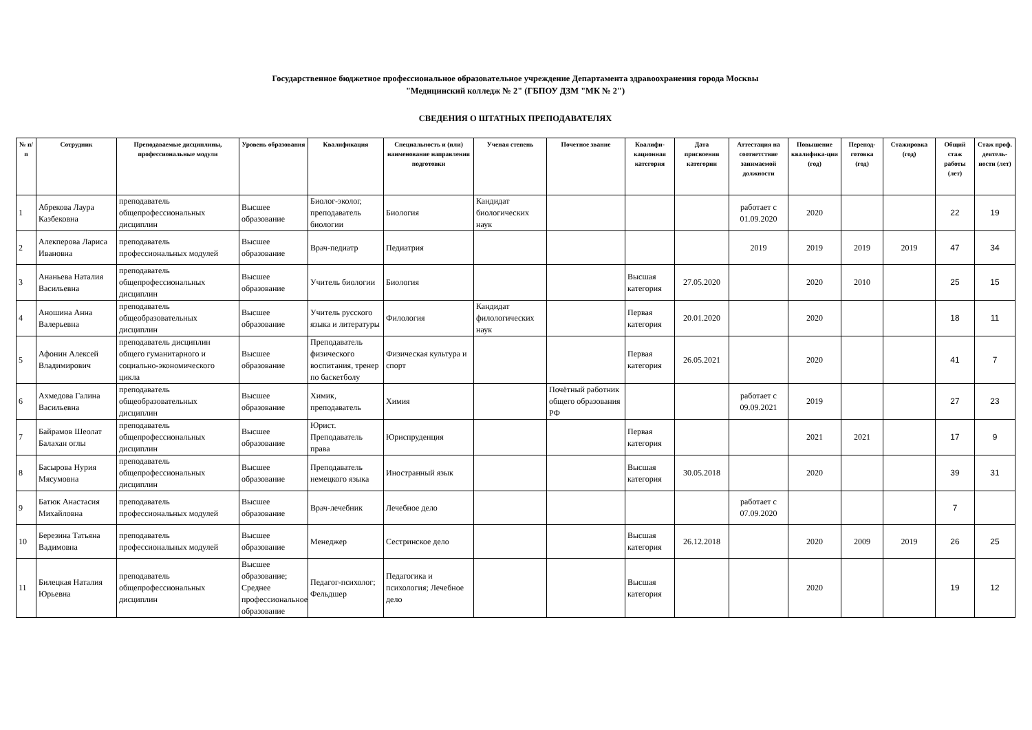Государственное бюджетное профессиональное образовательное учреждение Департамента здравоохранения города Москвы
"Медицинский колледж № 2" (ГБПОУ ДЗМ "МК № 2")
СВЕДЕНИЯ О ШТАТНЫХ ПРЕПОДАВАТЕЛЯХ
| № п/п | Сотрудник | Преподаваемые дисциплины, профессиональные модули | Уровень образования | Квалификация | Специальность и (или) наименование направления подготовки | Ученая степень | Почетное звание | Квалифи-кационная категория | Дата присвоения категории | Аттестация на соответствие занимаемой должности | Повышение квалифика-ции (год) | Перепод-готовка (год) | Стажировка (год) | Общий стаж работы (лет) | Стаж проф. деятель-ности (лет) |
| --- | --- | --- | --- | --- | --- | --- | --- | --- | --- | --- | --- | --- | --- | --- | --- |
| 1 | Абрекова Лаура Казбековна | преподаватель общепрофессиональных дисциплин | Высшее образование | Биолог-эколог, преподаватель биологии | Биология | Кандидат биологических наук | | | | работает с 01.09.2020 | 2020 | | | 22 | 19 |
| 2 | Алекперова Лариса Ивановна | преподаватель профессиональных модулей | Высшее образование | Врач-педиатр | Педиатрия | | | | | 2019 | 2019 | 2019 | 2019 | 47 | 34 |
| 3 | Ананьева Наталия Васильевна | преподаватель общепрофессиональных дисциплин | Высшее образование | Учитель биологии | Биология | | | Высшая категория | 27.05.2020 | | 2020 | 2010 | | 25 | 15 |
| 4 | Аношина Анна Валерьевна | преподаватель общеобразовательных дисциплин | Высшее образование | Учитель русского языка и литературы | Филология | Кандидат филологических наук | | Первая категория | 20.01.2020 | | 2020 | | | 18 | 11 |
| 5 | Афонин Алексей Владимирович | преподаватель дисциплин общего гуманитарного и социально-экономического цикла | Высшее образование | Преподаватель физического воспитания, тренер по баскетболу | Физическая культура и спорт | | | Первая категория | 26.05.2021 | | 2020 | | | 41 | 7 |
| 6 | Ахмедова Галина Васильевна | преподаватель общеобразовательных дисциплин | Высшее образование | Химик, преподаватель | Химия | | Почётный работник общего образования РФ | | | работает с 09.09.2021 | 2019 | | | 27 | 23 |
| 7 | Байрамов Шеолат Балахан оглы | преподаватель общепрофессиональных дисциплин | Высшее образование | Юрист. Преподаватель права | Юриспруденция | | | Первая категория | | | 2021 | 2021 | | 17 | 9 |
| 8 | Басырова Нурия Мясумовна | преподаватель общепрофессиональных дисциплин | Высшее образование | Преподаватель немецкого языка | Иностранный язык | | | Высшая категория | 30.05.2018 | | 2020 | | | 39 | 31 |
| 9 | Батюк Анастасия Михайловна | преподаватель профессиональных модулей | Высшее образование | Врач-лечебник | Лечебное дело | | | | | работает с 07.09.2020 | | | | 7 | |
| 10 | Березина Татьяна Вадимовна | преподаватель профессиональных модулей | Высшее образование | Менеджер | Сестринское дело | | | Высшая категория | 26.12.2018 | | 2020 | 2009 | 2019 | 26 | 25 |
| 11 | Билецкая Наталия Юрьевна | преподаватель общепрофессиональных дисциплин | Высшее образование; Среднее профессиональное образование | Педагог-психолог; Фельдшер | Педагогика и психология; Лечебное дело | | | Высшая категория | | | 2020 | | | 19 | 12 |